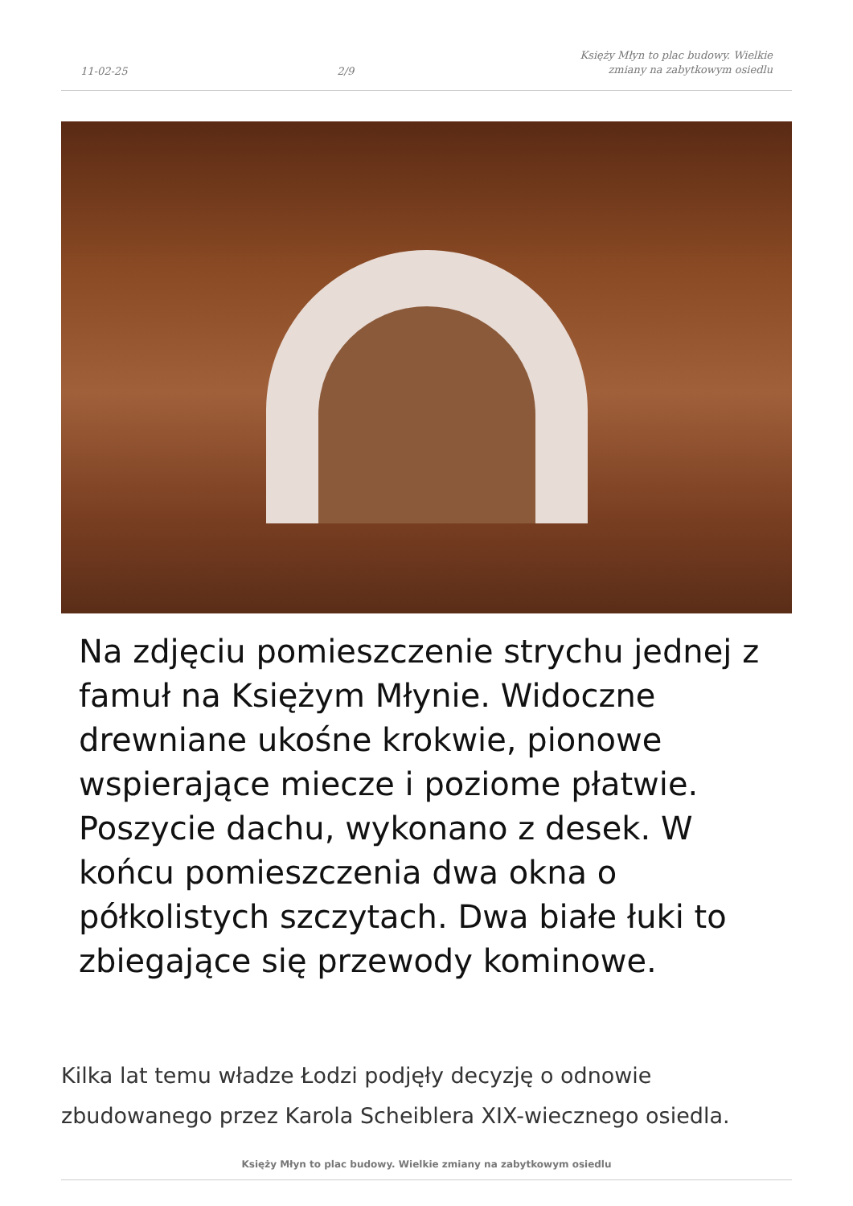11-02-25 2/9 Księży Młyn to plac budowy. Wielkie zmiany na zabytkowym osiedlu
Na zdjęciu pomieszczenie strychu jednej z famuł na Księżym Młynie. Widoczne drewniane ukośne krokwie, pionowe wspierające miecze i poziome płatwie. Poszycie dachu, wykonano z desek. W końcu pomieszczenia dwa okna o półkolistych szczytach. Dwa białe łuki to zbiegające się przewody kominowe.
Kilka lat temu władze Łodzi podjęły decyzję o odnowie zbudowanego przez Karola Scheiblera XIX-wiecznego osiedla.
Księży Młyn to plac budowy. Wielkie zmiany na zabytkowym osiedlu